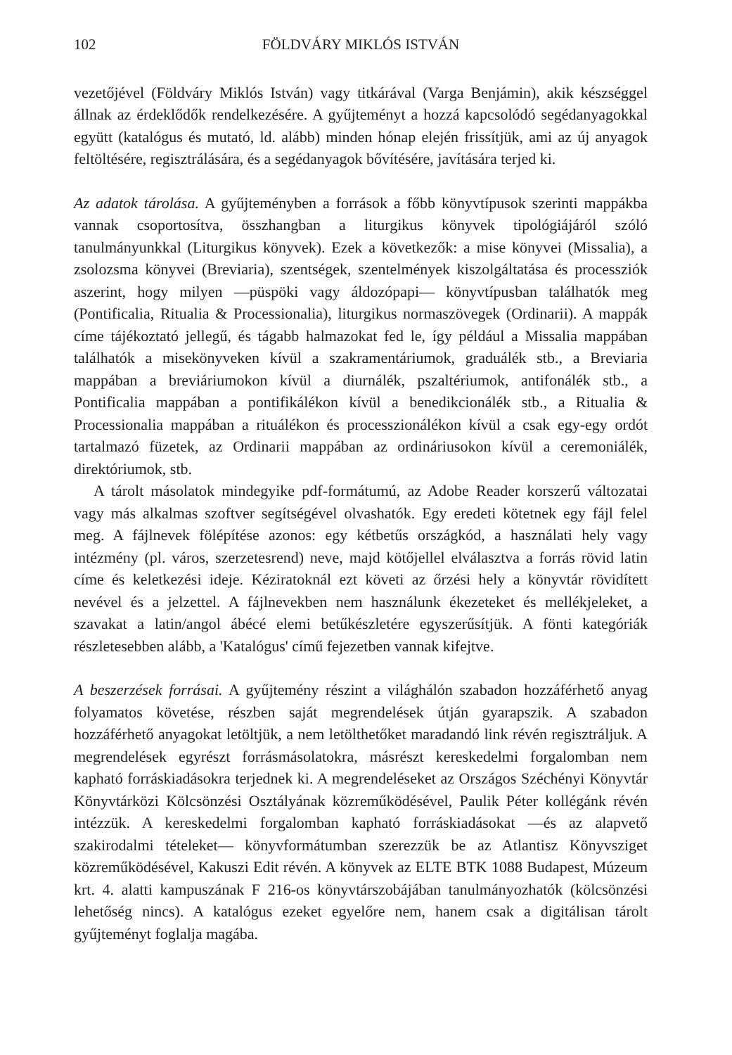102 FÖLDVÁRY MIKLÓS ISTVÁN
vezetőjével (Földváry Miklós István) vagy titkárával (Varga Benjámin), akik készséggel állnak az érdeklődők rendelkezésére. A gyűjteményt a hozzá kapcsolódó segédanyagokkal együtt (katalógus és mutató, ld. alább) minden hónap elején frissítjük, ami az új anyagok feltöltésére, regisztrálására, és a segédanyagok bővítésére, javítására terjed ki.
Az adatok tárolása. A gyűjteményben a források a főbb könyvtípusok szerinti mappákba vannak csoportosítva, összhangban a liturgikus könyvek tipológiájáról szóló tanulmányunkkal (Liturgikus könyvek). Ezek a következők: a mise könyvei (Missalia), a zsolozsma könyvei (Breviaria), szentségek, szentelmények kiszolgáltatása és processziók aszerint, hogy milyen —püspöki vagy áldozópapi— könyvtípusban találhatók meg (Pontificalia, Ritualia & Processionalia), liturgikus normaszövegek (Ordinarii). A mappák címe tájékoztató jellegű, és tágabb halmazokat fed le, így például a Missalia mappában találhatók a misekönyveken kívül a szakramentáriumok, graduálék stb., a Breviaria mappában a breviáriumokon kívül a diurnálék, pszaltériumok, antifonálék stb., a Pontificalia mappában a pontifikálékon kívül a benedikcionálék stb., a Ritualia & Processionalia mappában a rituálékon és processzionálékon kívül a csak egy-egy ordót tartalmazó füzetek, az Ordinarii mappában az ordináriusokon kívül a ceremoniálék, direktóriumok, stb.
A tárolt másolatok mindegyike pdf-formátumú, az Adobe Reader korszerű változatai vagy más alkalmas szoftver segítségével olvashatók. Egy eredeti kötetnek egy fájl felel meg. A fájlnevek fölépítése azonos: egy kétbetűs országkód, a használati hely vagy intézmény (pl. város, szerzetesrend) neve, majd kötőjellel elválasztva a forrás rövid latin címe és keletkezési ideje. Kéziratoknál ezt követi az őrzési hely a könyvtár rövidített nevével és a jelzettel. A fájlnevekben nem használunk ékezeteket és mellékjeleket, a szavakat a latin/angol ábécé elemi betűkészletére egyszerűsítjük. A fönti kategóriák részletesebben alább, a 'Katalógus' című fejezetben vannak kifejtve.
A beszerzések forrásai. A gyűjtemény részint a világhálón szabadon hozzáférhető anyag folyamatos követése, részben saját megrendelések útján gyarapszik. A szabadon hozzáférhető anyagokat letöltjük, a nem letölthetőket maradandó link révén regisztráljuk. A megrendelések egyrészt forrásmásolatokra, másrészt kereskedelmi forgalomban nem kapható forráskiadásokra terjednek ki. A megrendeléseket az Országos Széchényi Könyvtár Könyvtárközi Kölcsönzési Osztályának közreműködésével, Paulik Péter kollégánk révén intézzük. A kereskedelmi forgalomban kapható forráskiadásokat —és az alapvető szakirodalmi tételeket— könyvformátumban szerezzük be az Atlantisz Könyvsziget közreműködésével, Kakuszi Edit révén. A könyvek az ELTE BTK 1088 Budapest, Múzeum krt. 4. alatti kampuszának F 216-os könyvtárszobájában tanulmányozhatók (kölcsönzési lehetőség nincs). A katalógus ezeket egyelőre nem, hanem csak a digitálisan tárolt gyűjteményt foglalja magába.